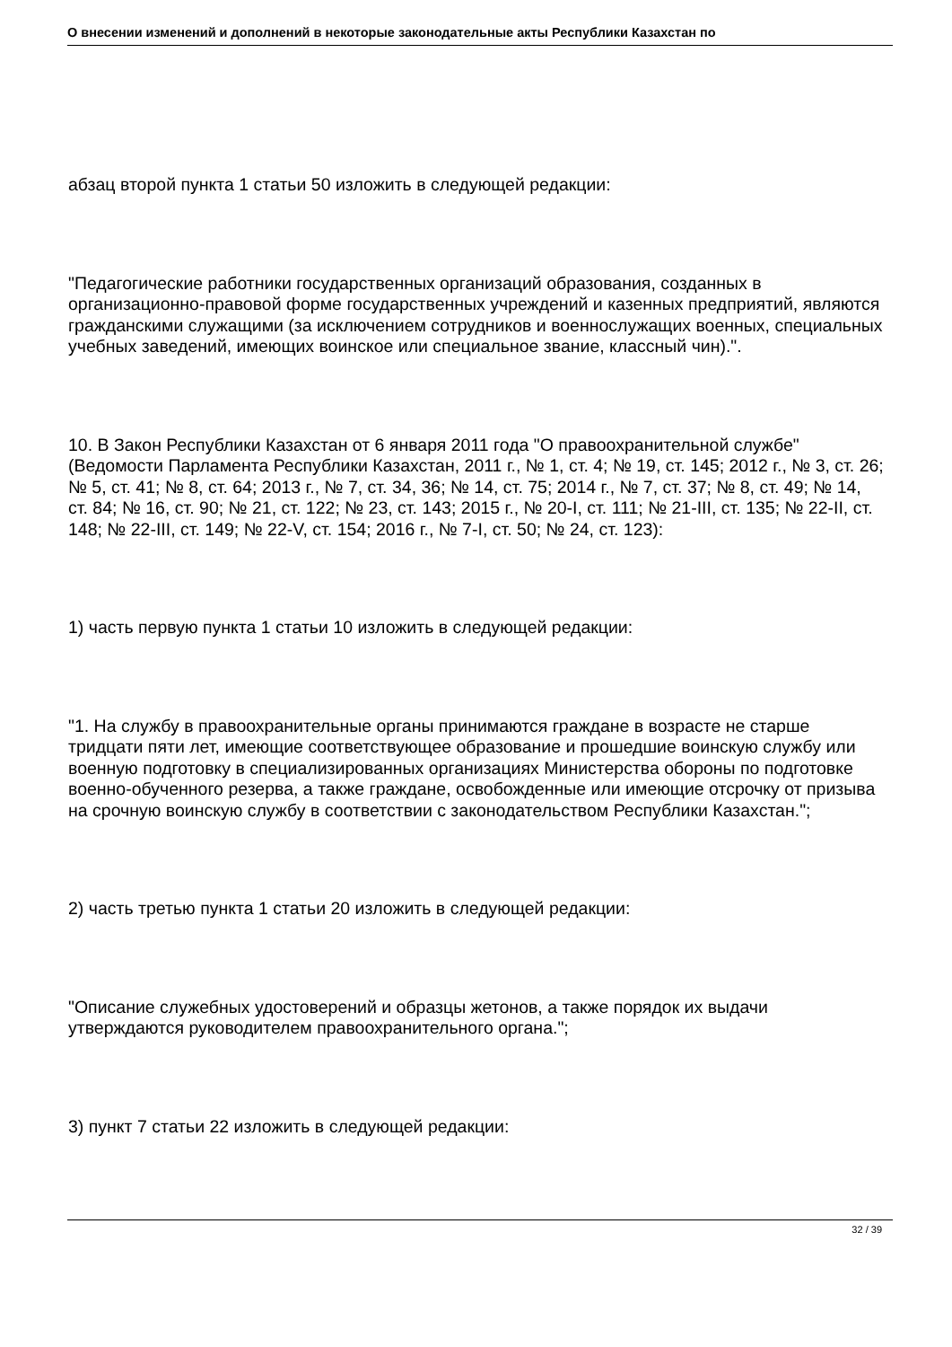О внесении изменений и дополнений в некоторые законодательные акты Республики Казахстан по
абзац второй пункта 1 статьи 50 изложить в следующей редакции:
"Педагогические работники государственных организаций образования, созданных в организационно-правовой форме государственных учреждений и казенных предприятий, являются гражданскими служащими (за исключением сотрудников и военнослужащих военных, специальных учебных заведений, имеющих воинское или специальное звание, классный чин).".
10. В Закон Республики Казахстан от 6 января 2011 года "О правоохранительной службе" (Ведомости Парламента Республики Казахстан, 2011 г., № 1, ст. 4; № 19, ст. 145; 2012 г., № 3, ст. 26; № 5, ст. 41; № 8, ст. 64; 2013 г., № 7, ст. 34, 36; № 14, ст. 75; 2014 г., № 7, ст. 37; № 8, ст. 49; № 14, ст. 84; № 16, ст. 90; № 21, ст. 122; № 23, ст. 143; 2015 г., № 20-I, ст. 111; № 21-III, ст. 135; № 22-II, ст. 148; № 22-III, ст. 149; № 22-V, ст. 154; 2016 г., № 7-I, ст. 50; № 24, ст. 123):
1) часть первую пункта 1 статьи 10 изложить в следующей редакции:
"1. На службу в правоохранительные органы принимаются граждане в возрасте не старше тридцати пяти лет, имеющие соответствующее образование и прошедшие воинскую службу или военную подготовку в специализированных организациях Министерства обороны по подготовке военно-обученного резерва, а также граждане, освобожденные или имеющие отсрочку от призыва на срочную воинскую службу в соответствии с законодательством Республики Казахстан.";
2) часть третью пункта 1 статьи 20 изложить в следующей редакции:
"Описание служебных удостоверений и образцы жетонов, а также порядок их выдачи утверждаются руководителем правоохранительного органа.";
3) пункт 7 статьи 22 изложить в следующей редакции:
32 / 39